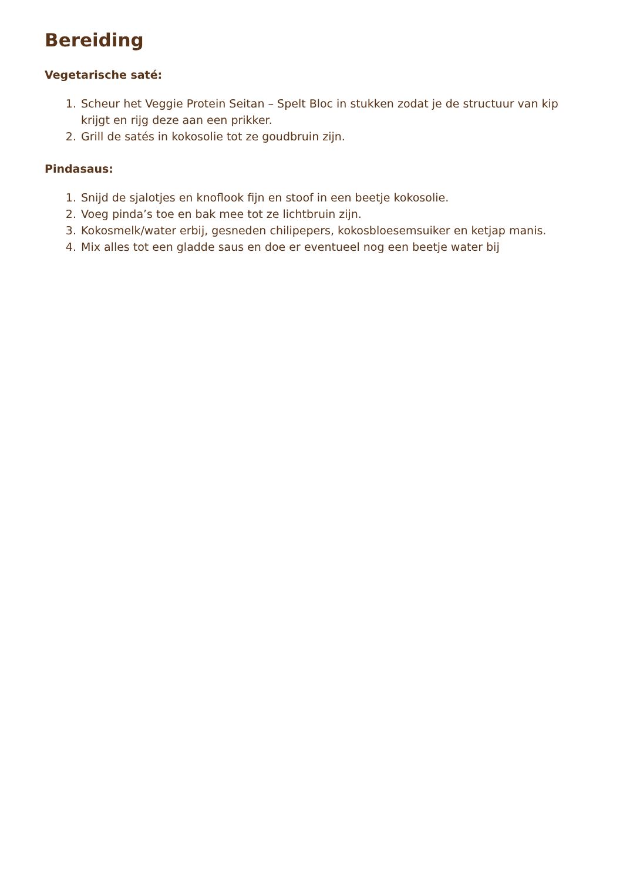Bereiding
Vegetarische saté:
1. Scheur het Veggie Protein Seitan – Spelt Bloc in stukken zodat je de structuur van kip krijgt en rijg deze aan een prikker.
2. Grill de satés in kokosolie tot ze goudbruin zijn.
Pindasaus:
1. Snijd de sjalotjes en knoflook fijn en stoof in een beetje kokosolie.
2. Voeg pinda’s toe en bak mee tot ze lichtbruin zijn.
3. Kokosmelk/water erbij, gesneden chilipepers, kokosbloesemsuiker en ketjap manis.
4. Mix alles tot een gladde saus en doe er eventueel nog een beetje water bij